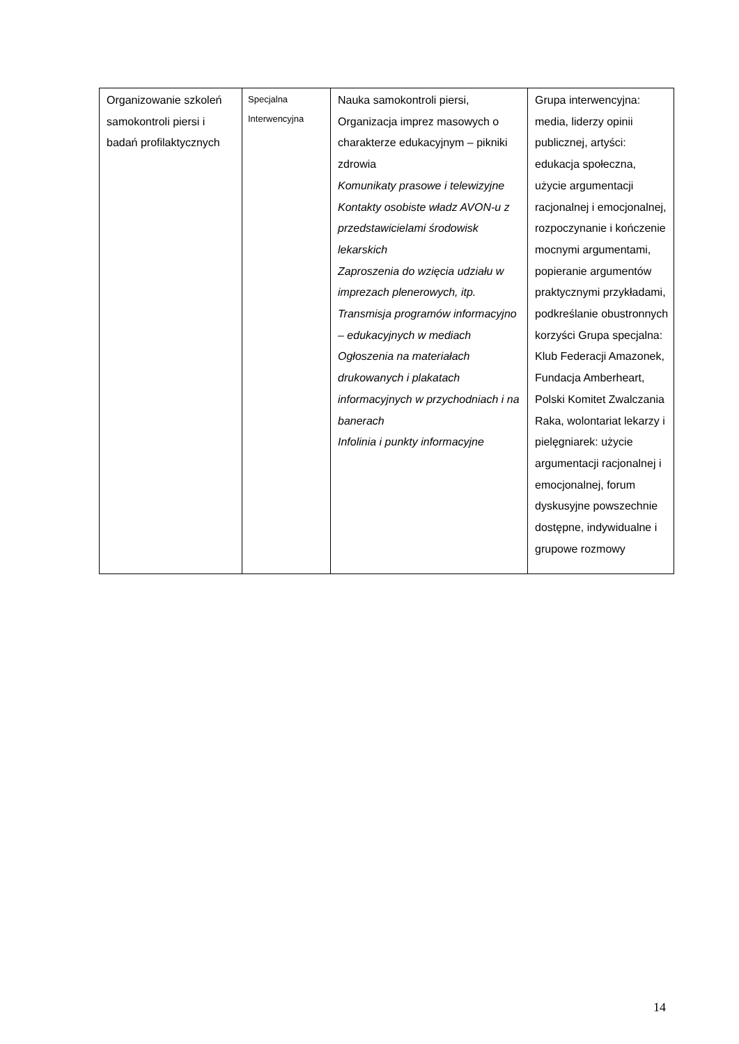| Organizowanie szkoleń samokontroli piersi i badań profilaktycznych | Specjalna Interwencyjna | Nauka samokontroli piersi, Organizacja imprez masowych o charakterze edukacyjnym – pikniki zdrowia Komunikaty prasowe i telewizyjne Kontakty osobiste władz AVON-u z przedstawicielami środowisk lekarskich Zaproszenia do wzięcia udziału w imprezach plenerowych, itp. Transmisja programów informacyjno – edukacyjnych w mediach Ogłoszenia na materiałach drukowanych i plakatach informacyjnych w przychodniach i na banerach Infolinia i punkty informacyjne | Grupa interwencyjna: media, liderzy opinii publicznej, artyści: edukacja społeczna, użycie argumentacji racjonalnej i emocjonalnej, rozpoczynanie i kończenie mocnymi argumentami, popieranie argumentów praktycznymi przykładami, podkreślanie obustronnych korzyści Grupa specjalna: Klub Federacji Amazonek, Fundacja Amberheart, Polski Komitet Zwalczania Raka, wolontariat lekarzy i pielęgniarek: użycie argumentacji racjonalnej i emocjonalnej, forum dyskusyjne powszechnie dostępne, indywidualne i grupowe rozmowy |
14